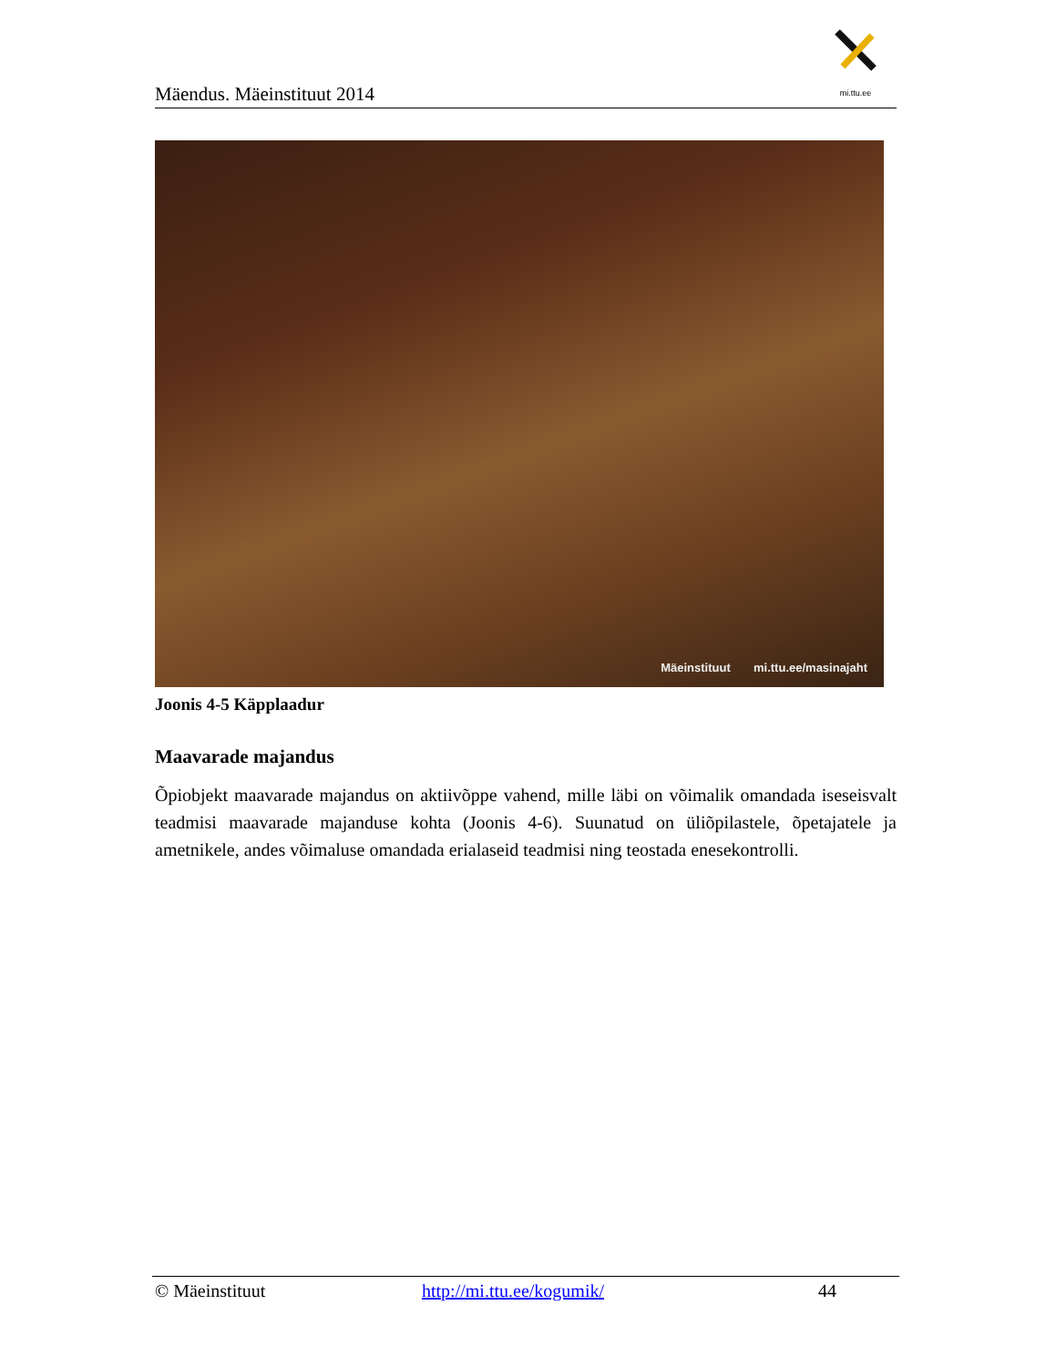Mäendus. Mäeinstituut 2014
mi.ttu.ee
Mäeinstituut mi.ttu.ee/masinajaht
Joonis 4-5 Käpplaadur
Maavarade majandus
Õpiobjekt maavarade majandus on aktiivõppe vahend, mille läbi on võimalik omandada iseseisvalt teadmisi maavarade majanduse kohta (Joonis 4-6). Suunatud on üliõpilastele, õpetajatele ja ametnikele, andes võimaluse omandada erialaseid teadmisi ning teostada enesekontrolli.
© Mäeinstituut http://mi.ttu.ee/kogumik/ 44